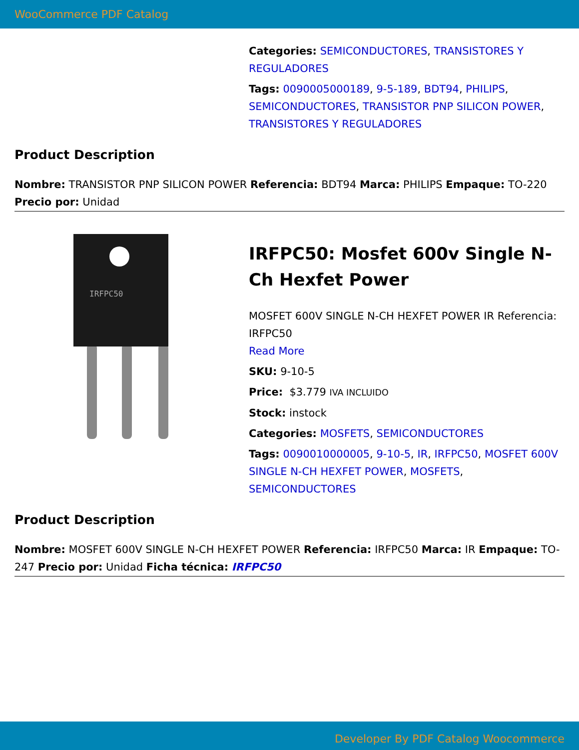WooCommerce PDF Catalog
Categories: SEMICONDUCTORES, TRANSISTORES Y REGULADORES
Tags: 0090005000189, 9-5-189, BDT94, PHILIPS, SEMICONDUCTORES, TRANSISTOR PNP SILICON POWER, TRANSISTORES Y REGULADORES
Product Description
Nombre: TRANSISTOR PNP SILICON POWER Referencia: BDT94 Marca: PHILIPS Empaque: TO-220 Precio por: Unidad
IRFPC50
IRFPC50: Mosfet 600v Single N-Ch Hexfet Power
MOSFET 600V SINGLE N-CH HEXFET POWER IR Referencia: IRFPC50
Read More
SKU: 9-10-5
Price: $3.779 IVA INCLUIDO
Stock: instock
Categories: MOSFETS, SEMICONDUCTORES
Tags: 0090010000005, 9-10-5, IR, IRFPC50, MOSFET 600V SINGLE N-CH HEXFET POWER, MOSFETS, SEMICONDUCTORES
Product Description
Nombre: MOSFET 600V SINGLE N-CH HEXFET POWER Referencia: IRFPC50 Marca: IR Empaque: TO-247 Precio por: Unidad Ficha técnica: IRFPC50
Developer By PDF Catalog Woocommerce